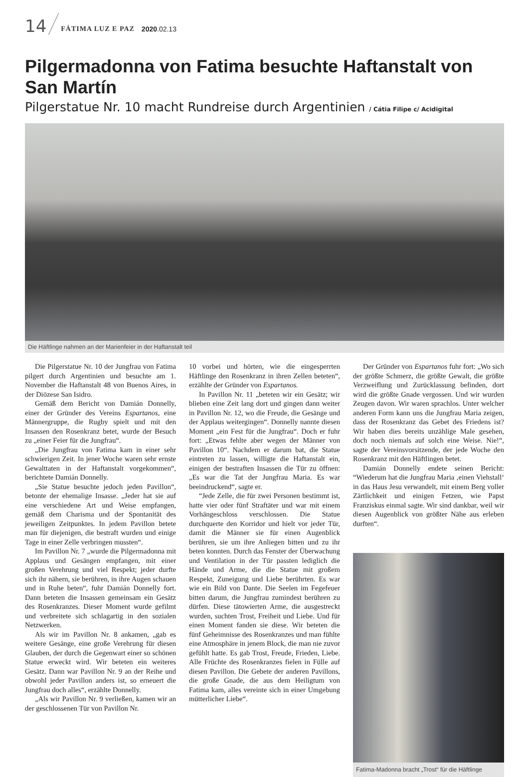14 FÁTIMA LUZ E PAZ 2020.02.13
Pilgermadonna von Fatima besuchte Haftanstalt von San Martín
Pilgerstatue Nr. 10 macht Rundreise durch Argentinien / Cátia Filipe c/ Acidigital
Die Häftlinge nahmen an der Marienfeier in der Haftanstalt teil
Die Pilgerstatue Nr. 10 der Jungfrau von Fatima pilgert durch Argentinien und besuchte am 1. November die Haftanstalt 48 von Buenos Aires, in der Diözese San Isidro.
Gemäß dem Bericht von Damián Donnelly, einer der Gründer des Vereins Espartanos, eine Männergruppe, die Rugby spielt und mit den Insassen den Rosenkranz betet, wurde der Besuch zu „einer Feier für die Jungfrau“.
„Die Jungfrau von Fatima kam in einer sehr schwierigen Zeit. In jener Woche waren sehr ernste Gewalttaten in der Haftanstalt vorgekommen“, berichtete Damián Donnelly.
„Sie Statue besuchte jedoch jeden Pavillon“, betonte der ehemalige Insasse. „Jeder hat sie auf eine verschiedene Art und Weise empfangen, gemäß dem Charisma und der Spontanität des jeweiligen Zeitpunktes. In jedem Pavillon betete man für diejenigen, die bestraft wurden und einige Tage in einer Zelle verbringen mussten“.
Im Pavillon Nr. 7 „wurde die Pilgermadonna mit Applaus und Gesängen empfangen, mit einer großen Verehrung und viel Respekt; jeder durfte sich ihr nähern, sie berühren, in ihre Augen schauen und in Ruhe beten“, fuhr Damián Donnelly fort. Dann beteten die Insassen gemeinsam ein Gesätz des Rosenkranzes. Dieser Moment wurde gefilmt und verbreitete sich schlagartig in den sozialen Netzwerken.
Als wir im Pavillon Nr. 8 ankamen, „gab es weitere Gesänge, eine große Verehrung für diesen Glauben, der durch die Gegenwart einer so schönen Statue erweckt wird. Wir beteten ein weiteres Gesätz. Dann war Pavillon Nr. 9 an der Reihe und obwohl jeder Pavillon anders ist, so erneuert die Jungfrau doch alles“, erzählte Donnelly.
„Als wir Pavillon Nr. 9 verließen, kamen wir an der geschlossenen Tür von Pavillon Nr.
10 vorbei und hörten, wie die eingesperrten Häftlinge den Rosenkranz in ihren Zellen beteten“, erzählte der Gründer von Espartanos.
In Pavillon Nr. 11 „beteten wir ein Gesätz; wir blieben eine Zeit lang dort und gingen dann weiter in Pavillon Nr. 12, wo die Freude, die Gesänge und der Applaus weitergingen“. Donnelly nannte diesen Moment „ein Fest für die Jungfrau“. Doch er fuhr fort: „Etwas fehlte aber wegen der Männer von Pavillon 10“. Nachdem er darum bat, die Statue eintreten zu lassen, willigte die Haftanstalt ein, einigen der bestraften Insassen die Tür zu öffnen: „Es war die Tat der Jungfrau Maria. Es war beeindruckend“, sagte er.
“Jede Zelle, die für zwei Personen bestimmt ist, hatte vier oder fünf Straftäter und war mit einem Vorhängeschloss verschlossen. Die Statue durchquerte den Korridor und hielt vor jeder Tür, damit die Männer sie für einen Augenblick berühren, sie um ihre Anliegen bitten und zu ihr beten konnten. Durch das Fenster der Überwachung und Ventilation in der Tür passten lediglich die Hände und Arme, die die Statue mit großem Respekt, Zuneigung und Liebe berührten. Es war wie ein Bild von Dante. Die Seelen im Fegefeuer bitten darum, die Jungfrau zumindest berühren zu dürfen. Diese tätowierten Arme, die ausgestreckt wurden, suchten Trost, Freiheit und Liebe. Und für einen Moment fanden sie diese. Wir beteten die fünf Geheimnisse des Rosenkranzes und man fühlte eine Atmosphäre in jenem Block, die man nie zuvor gefühlt hatte. Es gab Trost, Freude, Frieden, Liebe. Alle Früchte des Rosenkranzes fielen in Fülle auf diesen Pavillon. Die Gebete der anderen Pavillons, die große Gnade, die aus dem Heiligtum von Fatima kam, alles vereinte sich in einer Umgebung mütterlicher Liebe“.
Der Gründer von Espartanos fuhr fort: „Wo sich der größte Schmerz, die größte Gewalt, die größte Verzweiflung und Zurücklassung befinden, dort wird die größte Gnade vergossen. Und wir wurden Zeugen davon. Wir waren sprachlos. Unter welcher anderen Form kann uns die Jungfrau Maria zeigen, dass der Rosenkranz das Gebet des Friedens ist? Wir haben dies bereits unzählige Male gesehen, doch noch niemals auf solch eine Weise. Nie!“, sagte der Vereinsvorsitzende, der jede Woche den Rosenkranz mit den Häftlingen betet.
Damián Donnelly endete seinen Bericht: “Wiederum hat die Jungfrau Maria ‚einen Viehstall‘ in das Haus Jesu verwandelt, mit einem Berg voller Zärtlichkeit und einigen Fetzen, wie Papst Franziskus einmal sagte. Wir sind dankbar, weil wir diesen Augenblick von größter Nähe aus erleben durften“.
Fatima-Madonna bracht „Trost“ für die Häftlinge